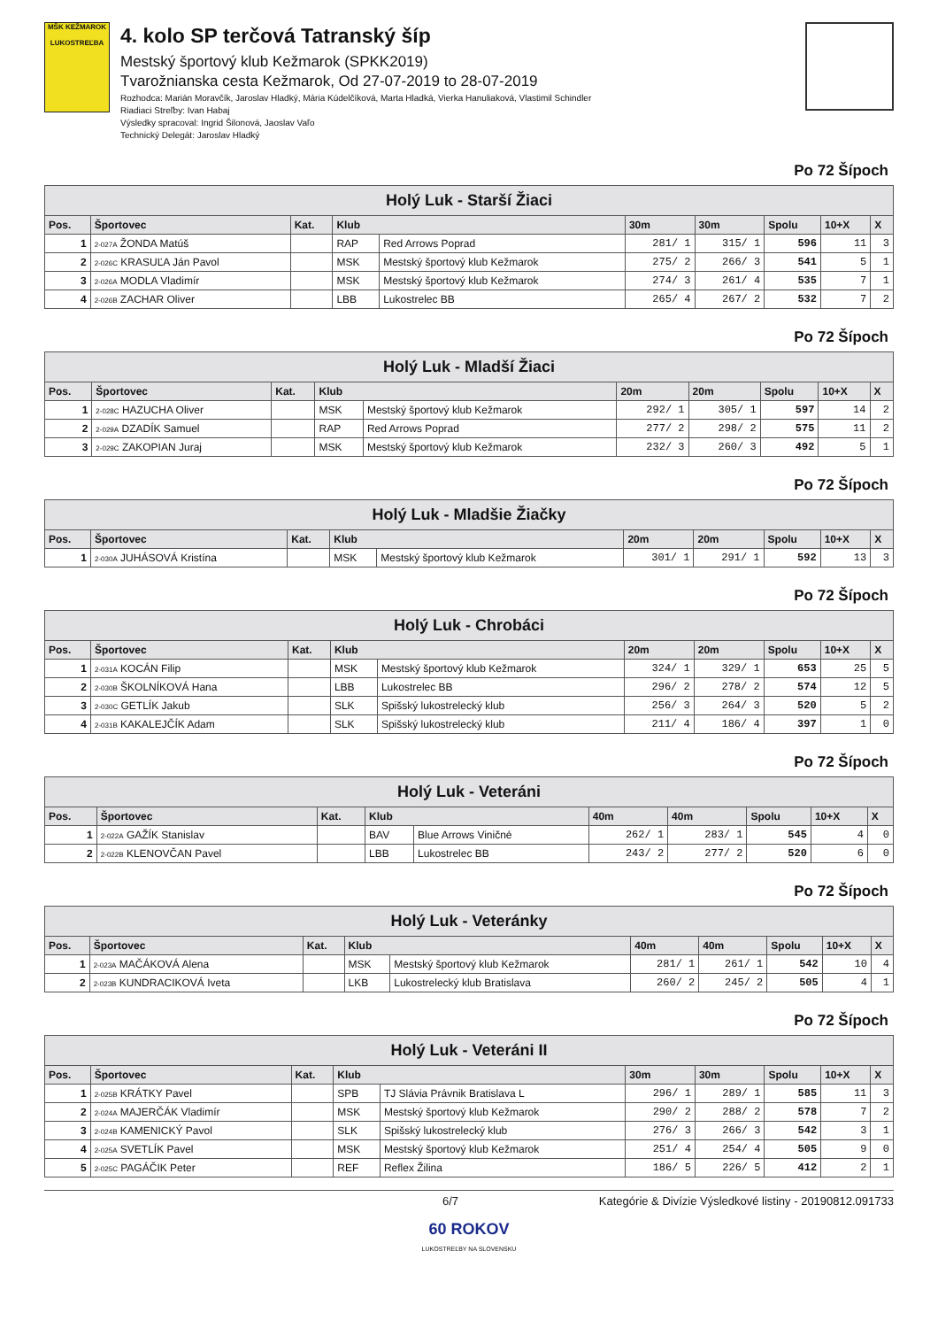MŠK KEŽMAROK
LUKOSTREĽBA
4. kolo SP terčová Tatranský šíp
Mestský športový klub Kežmarok (SPKK2019)
Tvarožnianska cesta Kežmarok, Od 27-07-2019 to 28-07-2019
Rozhodca: Marián Moravčík, Jaroslav Hladký, Mária Kúdelčíková, Marta Hladká, Vierka Hanuliaková, Vlastimil Schindler
Riadiaci Streľby: Ivan Habaj
Výsledky spracoval: Ingrid Šilonová, Jaoslav Vaľo
Technický Delegát: Jaroslav Hladký
Po 72 Šípoch
| Holý Luk - Starší Žiaci | | | | | | | | | |
| Pos. | Športovec | Kat. | Klub | | 30m | 30m | Spolu | 10+X | X |
| 1 | 2-027A ŽONDA Matúš | | RAP | Red Arrows Poprad | 281/ 1 | 315/ 1 | 596 | 11 | 3 |
| 2 | 2-026C KRASUĽA Ján Pavol | | MSK | Mestský športový klub Kežmarok | 275/ 2 | 266/ 3 | 541 | 5 | 1 |
| 3 | 2-026A MODLA Vladimír | | MSK | Mestský športový klub Kežmarok | 274/ 3 | 261/ 4 | 535 | 7 | 1 |
| 4 | 2-026B ZACHAR Oliver | | LBB | Lukostrelec BB | 265/ 4 | 267/ 2 | 532 | 7 | 2 |
Po 72 Šípoch
| Holý Luk - Mladší Žiaci | | | | | | | | | |
| Pos. | Športovec | Kat. | Klub | | 20m | 20m | Spolu | 10+X | X |
| 1 | 2-028C HAZUCHA Oliver | | MSK | Mestský športový klub Kežmarok | 292/ 1 | 305/ 1 | 597 | 14 | 2 |
| 2 | 2-029A DZADÍK Samuel | | RAP | Red Arrows Poprad | 277/ 2 | 298/ 2 | 575 | 11 | 2 |
| 3 | 2-029C ZAKOPIAN Juraj | | MSK | Mestský športový klub Kežmarok | 232/ 3 | 260/ 3 | 492 | 5 | 1 |
Po 72 Šípoch
| Holý Luk - Mladšie Žiačky | | | | | | | | | |
| Pos. | Športovec | Kat. | Klub | | 20m | 20m | Spolu | 10+X | X |
| 1 | 2-030A JUHÁSOVÁ Kristína | | MSK | Mestský športový klub Kežmarok | 301/ 1 | 291/ 1 | 592 | 13 | 3 |
Po 72 Šípoch
| Holý Luk - Chrobáci | | | | | | | | | |
| Pos. | Športovec | Kat. | Klub | | 20m | 20m | Spolu | 10+X | X |
| 1 | 2-031A KOCÁN Filip | | MSK | Mestský športový klub Kežmarok | 324/ 1 | 329/ 1 | 653 | 25 | 5 |
| 2 | 2-030B ŠKOLNÍKOVÁ Hana | | LBB | Lukostrelec BB | 296/ 2 | 278/ 2 | 574 | 12 | 5 |
| 3 | 2-030C GETLÍK Jakub | | SLK | Spišský lukostrelecký klub | 256/ 3 | 264/ 3 | 520 | 5 | 2 |
| 4 | 2-031B KAKALEJČÍK Adam | | SLK | Spišský lukostrelecký klub | 211/ 4 | 186/ 4 | 397 | 1 | 0 |
Po 72 Šípoch
| Holý Luk - Veteráni | | | | | | | | | |
| Pos. | Športovec | Kat. | Klub | | 40m | 40m | Spolu | 10+X | X |
| 1 | 2-022A GAŽÍK Stanislav | | BAV | Blue Arrows Viničné | 262/ 1 | 283/ 1 | 545 | 4 | 0 |
| 2 | 2-022B KLENOVČAN Pavel | | LBB | Lukostrelec BB | 243/ 2 | 277/ 2 | 520 | 6 | 0 |
Po 72 Šípoch
| Holý Luk - Veteránky | | | | | | | | | |
| Pos. | Športovec | Kat. | Klub | | 40m | 40m | Spolu | 10+X | X |
| 1 | 2-023A MAČÁKOVÁ Alena | | MSK | Mestský športový klub Kežmarok | 281/ 1 | 261/ 1 | 542 | 10 | 4 |
| 2 | 2-023B KUNDRACIKOVÁ Iveta | | LKB | Lukostrelecký klub Bratislava | 260/ 2 | 245/ 2 | 505 | 4 | 1 |
Po 72 Šípoch
| Holý Luk - Veteráni II | | | | | | | | | |
| Pos. | Športovec | Kat. | Klub | | 30m | 30m | Spolu | 10+X | X |
| 1 | 2-025B KRÁTKY Pavel | | SPB | TJ Slávia Právnik Bratislava L | 296/ 1 | 289/ 1 | 585 | 11 | 3 |
| 2 | 2-024A MAJERČÁK Vladimír | | MSK | Mestský športový klub Kežmarok | 290/ 2 | 288/ 2 | 578 | 7 | 2 |
| 3 | 2-024B KAMENICKÝ Pavol | | SLK | Spišský lukostrelecký klub | 276/ 3 | 266/ 3 | 542 | 3 | 1 |
| 4 | 2-025A SVETLÍK Pavel | | MSK | Mestský športový klub Kežmarok | 251/ 4 | 254/ 4 | 505 | 9 | 0 |
| 5 | 2-025C PAGÁČIK Peter | | REF | Reflex Žilina | 186/ 5 | 226/ 5 | 412 | 2 | 1 |
6/7 Kategórie & Divízie Výsledkové listiny - 20190812.091733
60 ROKOV
LUKOSTREĽBY NA SLOVENSKU